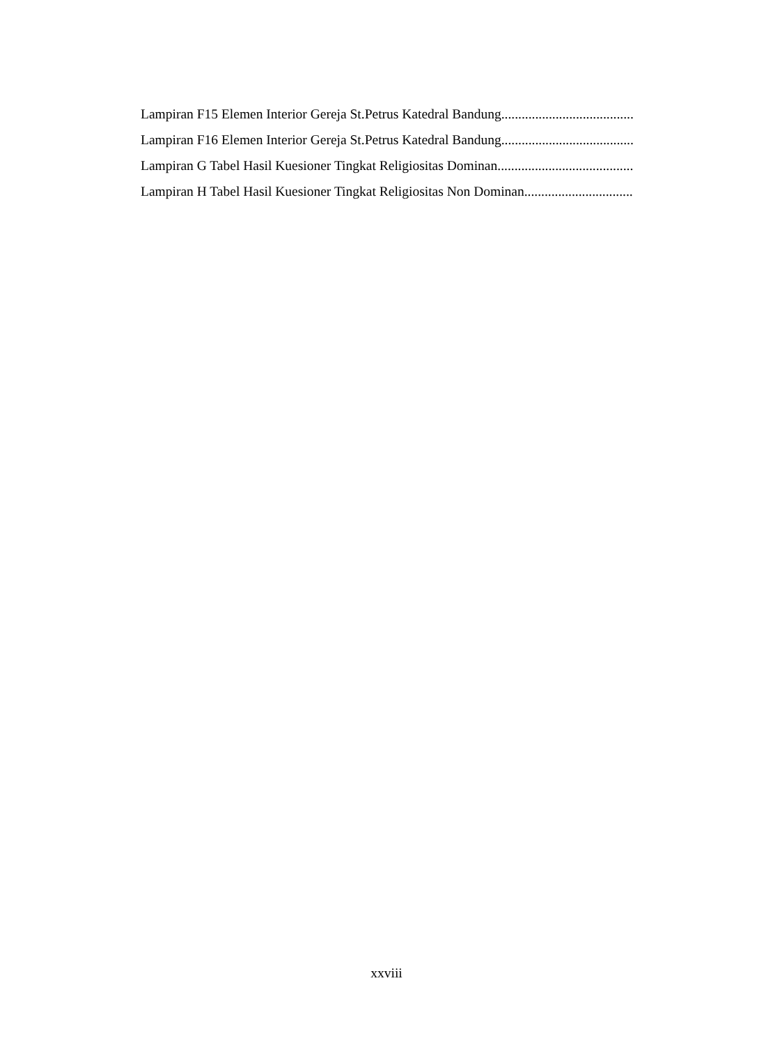Lampiran F15 Elemen Interior Gereja St.Petrus Katedral Bandung....................................................
Lampiran F16 Elemen Interior Gereja St.Petrus Katedral Bandung....................................................
Lampiran G Tabel Hasil Kuesioner Tingkat Religiositas Dominan ....................................................
Lampiran H Tabel Hasil Kuesioner Tingkat Religiositas Non Dominan ....................................................
xxviii